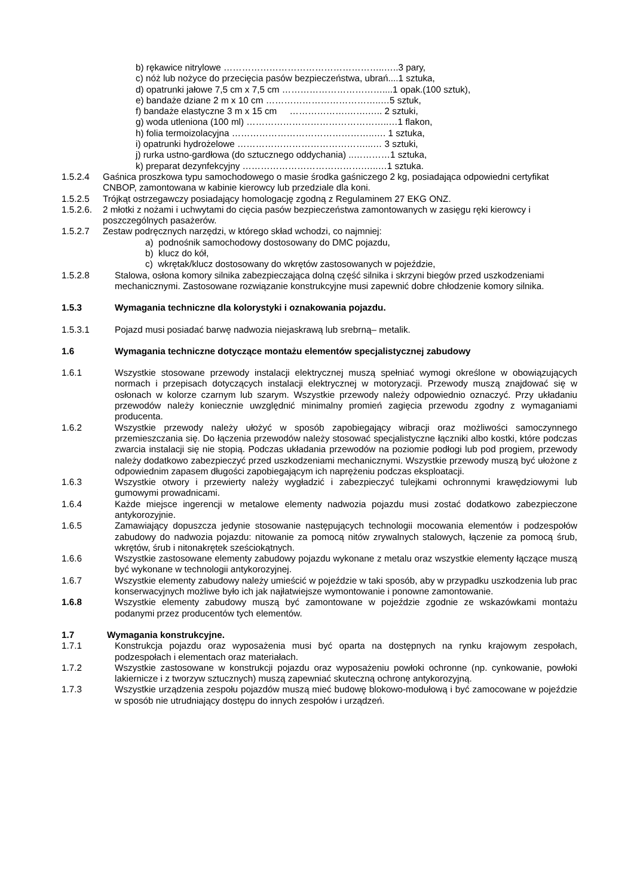b) rękawice nitrylowe ……………………………………………..…..3 pary,
c) nóż lub nożyce do przecięcia pasów bezpieczeństwa, ubrań....1 sztuka,
d) opatrunki jałowe 7,5 cm x 7,5 cm ……………………………....1 opak.(100 sztuk),
e) bandaże dziane 2 m x 10 cm ………………………………..…5 sztuk,
f) bandaże elastyczne 3 m x 15 cm ……………….…….….. 2 sztuki,
g) woda utleniona (100 ml) ………………………………………..…1 flakon,
h) folia termoizolacyjna ………………………………………..…. 1 sztuka,
i) opatrunki hydrożelowe ……………………………………...… 3 sztuki,
j) rurka ustno-gardłowa (do sztucznego oddychania) ..…………1 sztuka,
k) preparat dezynfekcyjny ………………………………….…..…1 sztuka.
1.5.2.4 Gaśnica proszkowa typu samochodowego o masie środka gaśniczego 2 kg, posiadająca odpowiedni certyfikat CNBOP, zamontowana w kabinie kierowcy lub przedziale dla koni.
1.5.2.5 Trójkąt ostrzegawczy posiadający homologację zgodną z Regulaminem 27 EKG ONZ.
1.5.2.6.
2 młotki z nożami i uchwytami do cięcia pasów bezpieczeństwa zamontowanych w zasięgu ręki kierowcy i poszczególnych pasażerów.
1.5.2.7 Zestaw podręcznych narzędzi, w którego skład wchodzi, co najmniej:
a) podnośnik samochodowy dostosowany do DMC pojazdu,
b) klucz do kół,
c) wkrętak/klucz dostosowany do wkrętów zastosowanych w pojeździe,
1.5.2.8 Stalowa, osłona komory silnika zabezpieczająca dolną część silnika i skrzyni biegów przed uszkodzeniami mechanicznymi. Zastosowane rozwiązanie konstrukcyjne musi zapewnić dobre chłodzenie komory silnika.
1.5.3 Wymagania techniczne dla kolorystyki i oznakowania pojazdu.
1.5.3.1 Pojazd musi posiadać barwę nadwozia niejaskrawą lub srebrną– metalik.
1.6 Wymagania techniczne dotyczące montażu elementów specjalistycznej zabudowy
1.6.1 Wszystkie stosowane przewody instalacji elektrycznej muszą spełniać wymogi określone w obowiązujących normach i przepisach dotyczących instalacji elektrycznej w motoryzacji. Przewody muszą znajdować się w osłonach w kolorze czarnym lub szarym. Wszystkie przewody należy odpowiednio oznaczyć. Przy układaniu przewodów należy koniecznie uwzględnić minimalny promień zagięcia przewodu zgodny z wymaganiami producenta.
1.6.2 Wszystkie przewody należy ułożyć w sposób zapobiegający wibracji oraz możliwości samoczynnego przemieszczania się. Do łączenia przewodów należy stosować specjalistyczne łączniki albo kostki, które podczas zwarcia instalacji się nie stopią. Podczas układania przewodów na poziomie podłogi lub pod progiem, przewody należy dodatkowo zabezpieczyć przed uszkodzeniami mechanicznymi. Wszystkie przewody muszą być ułożone z odpowiednim zapasem długości zapobiegającym ich naprężeniu podczas eksploatacji.
1.6.3 Wszystkie otwory i przewierty należy wygładzić i zabezpieczyć tulejkami ochronnymi krawędziowymi lub gumowymi prowadnicami.
1.6.4 Każde miejsce ingerencji w metalowe elementy nadwozia pojazdu musi zostać dodatkowo zabezpieczone antykorozyjnie.
1.6.5 Zamawiający dopuszcza jedynie stosowanie następujących technologii mocowania elementów i podzespołów zabudowy do nadwozia pojazdu: nitowanie za pomocą nitów zrywalnych stalowych, łączenie za pomocą śrub, wkrętów, śrub i nitonakrętek sześciokątnych.
1.6.6 Wszystkie zastosowane elementy zabudowy pojazdu wykonane z metalu oraz wszystkie elementy łączące muszą być wykonane w technologii antykorozyjnej.
1.6.7 Wszystkie elementy zabudowy należy umieścić w pojeździe w taki sposób, aby w przypadku uszkodzenia lub prac konserwacyjnych możliwe było ich jak najłatwiejsze wymontowanie i ponowne zamontowanie.
1.6.8 Wszystkie elementy zabudowy muszą być zamontowane w pojeździe zgodnie ze wskazówkami montażu podanymi przez producentów tych elementów.
1.7 Wymagania konstrukcyjne.
1.7.1 Konstrukcja pojazdu oraz wyposażenia musi być oparta na dostępnych na rynku krajowym zespołach, podzespołach i elementach oraz materiałach.
1.7.2 Wszystkie zastosowane w konstrukcji pojazdu oraz wyposażeniu powłoki ochronne (np. cynkowanie, powłoki lakiernicze i z tworzyw sztucznych) muszą zapewniać skuteczną ochronę antykorozyjną.
1.7.3 Wszystkie urządzenia zespołu pojazdów muszą mieć budowę blokowo-modułową i być zamocowane w pojeździe w sposób nie utrudniający dostępu do innych zespołów i urządzeń.